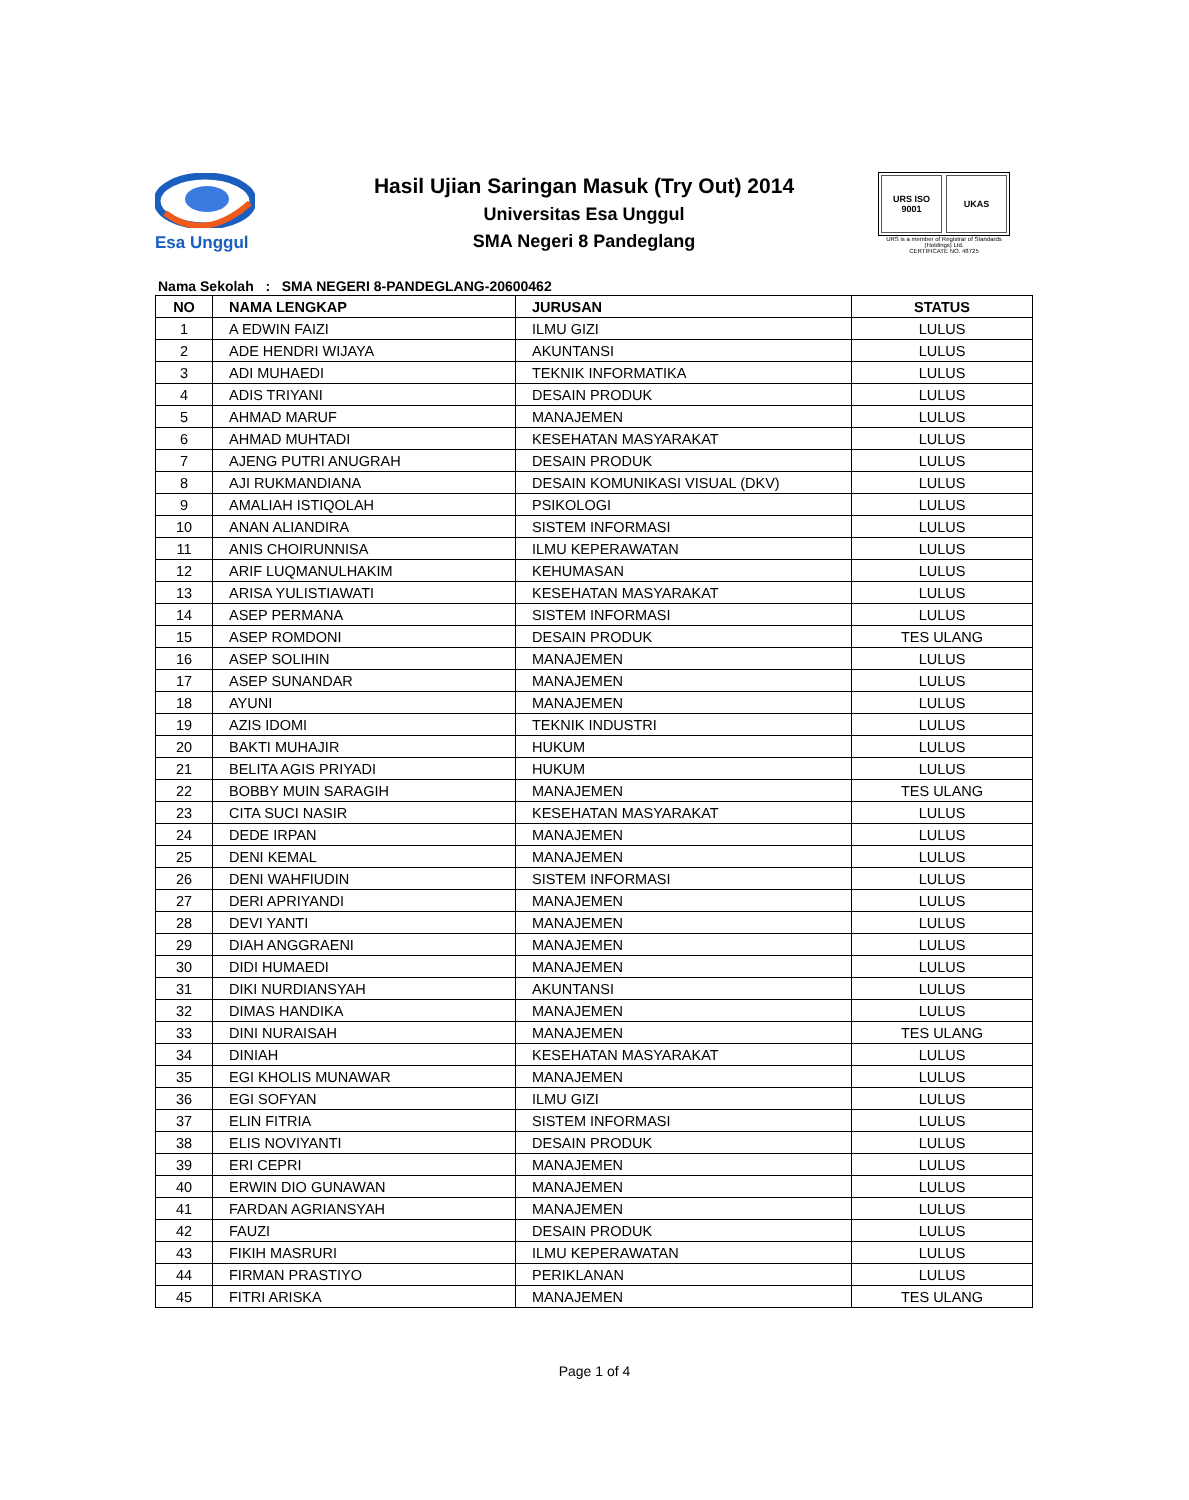Esa Unggul
Hasil Ujian Saringan Masuk (Try Out) 2014
Universitas Esa Unggul
SMA Negeri 8 Pandeglang
URS ISO 9001 UKAS
URS is a member of Registrar of Standards (Holdings) Ltd.
CERTIFICATE NO. 48725
Nama Sekolah : SMA NEGERI 8-PANDEGLANG-20600462
| NO | NAMA LENGKAP | JURUSAN | STATUS |
| --- | --- | --- | --- |
| 1 | A EDWIN FAIZI | ILMU GIZI | LULUS |
| 2 | ADE HENDRI WIJAYA | AKUNTANSI | LULUS |
| 3 | ADI MUHAEDI | TEKNIK INFORMATIKA | LULUS |
| 4 | ADIS TRIYANI | DESAIN PRODUK | LULUS |
| 5 | AHMAD MARUF | MANAJEMEN | LULUS |
| 6 | AHMAD MUHTADI | KESEHATAN MASYARAKAT | LULUS |
| 7 | AJENG PUTRI ANUGRAH | DESAIN PRODUK | LULUS |
| 8 | AJI RUKMANDIANA | DESAIN KOMUNIKASI VISUAL (DKV) | LULUS |
| 9 | AMALIAH ISTIQOLAH | PSIKOLOGI | LULUS |
| 10 | ANAN ALIANDIRA | SISTEM INFORMASI | LULUS |
| 11 | ANIS CHOIRUNNISA | ILMU KEPERAWATAN | LULUS |
| 12 | ARIF LUQMANULHAKIM | KEHUMASAN | LULUS |
| 13 | ARISA YULISTIAWATI | KESEHATAN MASYARAKAT | LULUS |
| 14 | ASEP PERMANA | SISTEM INFORMASI | LULUS |
| 15 | ASEP ROMDONI | DESAIN PRODUK | TES ULANG |
| 16 | ASEP SOLIHIN | MANAJEMEN | LULUS |
| 17 | ASEP SUNANDAR | MANAJEMEN | LULUS |
| 18 | AYUNI | MANAJEMEN | LULUS |
| 19 | AZIS IDOMI | TEKNIK INDUSTRI | LULUS |
| 20 | BAKTI MUHAJIR | HUKUM | LULUS |
| 21 | BELITA AGIS PRIYADI | HUKUM | LULUS |
| 22 | BOBBY MUIN SARAGIH | MANAJEMEN | TES ULANG |
| 23 | CITA SUCI NASIR | KESEHATAN MASYARAKAT | LULUS |
| 24 | DEDE IRPAN | MANAJEMEN | LULUS |
| 25 | DENI KEMAL | MANAJEMEN | LULUS |
| 26 | DENI WAHFIUDIN | SISTEM INFORMASI | LULUS |
| 27 | DERI APRIYANDI | MANAJEMEN | LULUS |
| 28 | DEVI YANTI | MANAJEMEN | LULUS |
| 29 | DIAH ANGGRAENI | MANAJEMEN | LULUS |
| 30 | DIDI HUMAEDI | MANAJEMEN | LULUS |
| 31 | DIKI NURDIANSYAH | AKUNTANSI | LULUS |
| 32 | DIMAS HANDIKA | MANAJEMEN | LULUS |
| 33 | DINI NURAISAH | MANAJEMEN | TES ULANG |
| 34 | DINIAH | KESEHATAN MASYARAKAT | LULUS |
| 35 | EGI KHOLIS MUNAWAR | MANAJEMEN | LULUS |
| 36 | EGI SOFYAN | ILMU GIZI | LULUS |
| 37 | ELIN FITRIA | SISTEM INFORMASI | LULUS |
| 38 | ELIS NOVIYANTI | DESAIN PRODUK | LULUS |
| 39 | ERI CEPRI | MANAJEMEN | LULUS |
| 40 | ERWIN DIO GUNAWAN | MANAJEMEN | LULUS |
| 41 | FARDAN AGRIANSYAH | MANAJEMEN | LULUS |
| 42 | FAUZI | DESAIN PRODUK | LULUS |
| 43 | FIKIH MASRURI | ILMU KEPERAWATAN | LULUS |
| 44 | FIRMAN PRASTIYO | PERIKLANAN | LULUS |
| 45 | FITRI ARISKA | MANAJEMEN | TES ULANG |
Page 1 of 4